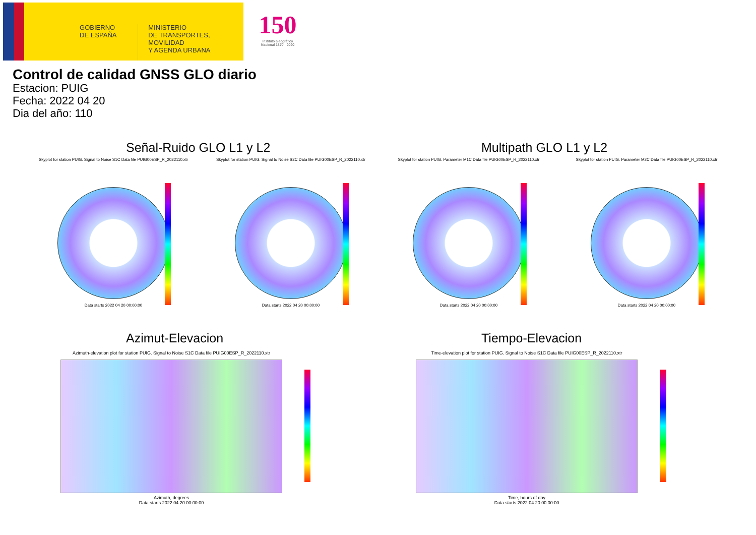GOBIERNO
DE ESPAÑA
MINISTERIO
DE TRANSPORTES, MOVILIDAD
Y AGENDA URBANA
150
Instituto Geográfico
Nacional 1870 · 2020
Control de calidad GNSS GLO diario
Estacion: PUIG
Fecha: 2022 04 20
Dia del año: 110
Señal-Ruido GLO L1 y L2 Multipath GLO L1 y L2
Skyplot for station PUIG. Signal to Noise S1C Data file PUIG00ESP_R_2022110.xtr
Data starts 2022 04 20 00:00:00
Skyplot for station PUIG. Signal to Noise S2C Data file PUIG00ESP_R_2022110.xtr
Data starts 2022 04 20 00:00:00
Skyplot for station PUIG. Parameter M1C Data file PUIG00ESP_R_2022110.xtr
Data starts 2022 04 20 00:00:00
Skyplot for station PUIG. Parameter M2C Data file PUIG00ESP_R_2022110.xtr
Data starts 2022 04 20 00:00:00
Azimut-Elevacion Tiempo-Elevacion
Azimuth-elevation plot for station PUIG. Signal to Noise S1C Data file PUIG00ESP_R_2022110.xtr
Azimuth, degrees
Data starts 2022 04 20 00:00:00
Time-elevation plot for station PUIG. Signal to Noise S1C Data file PUIG00ESP_R_2022110.xtr
Time, hours of day
Data starts 2022 04 20 00:00:00